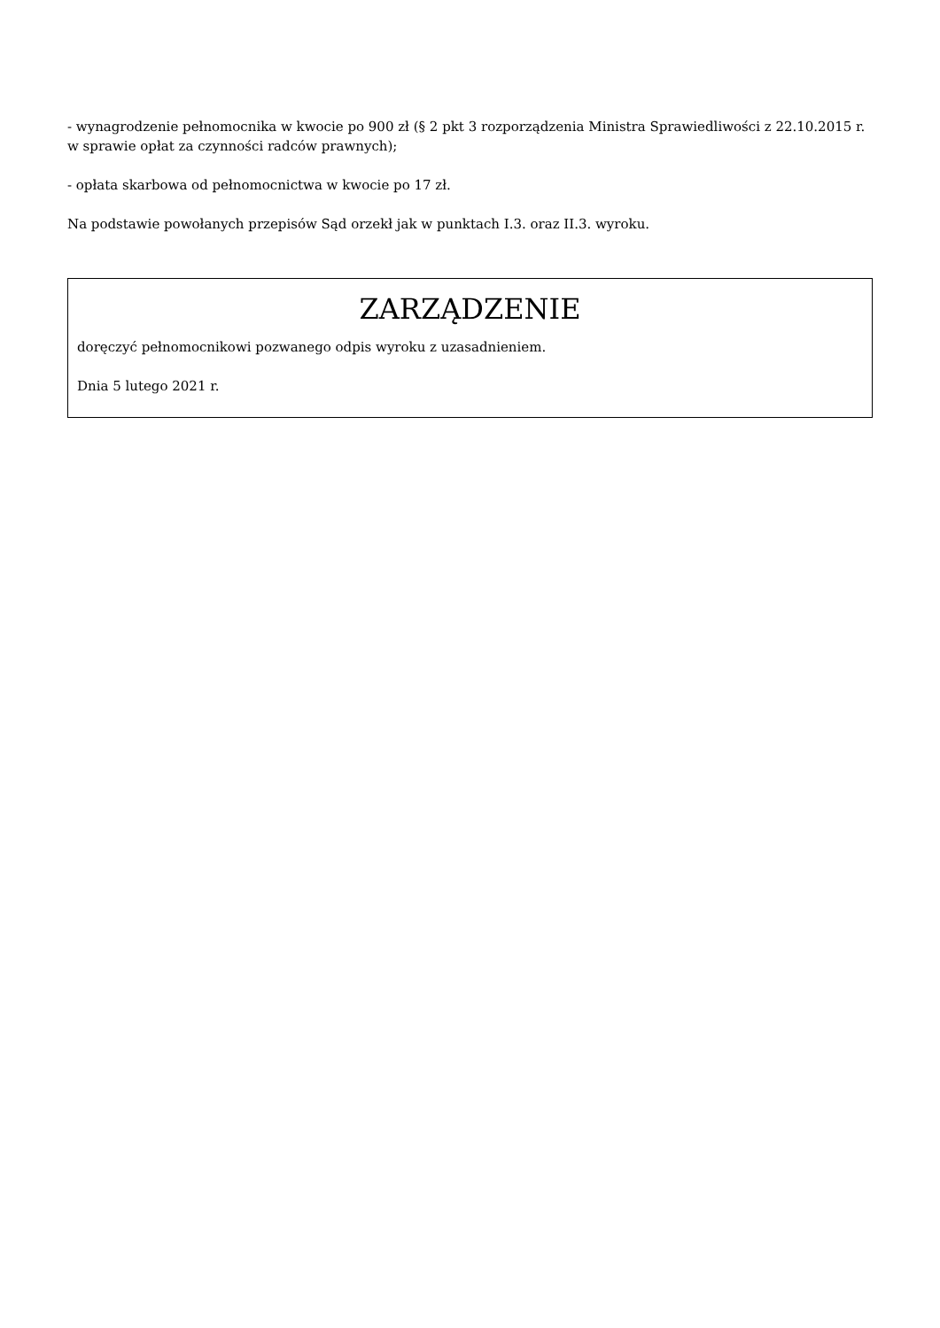- wynagrodzenie pełnomocnika w kwocie po 900 zł (§ 2 pkt 3 rozporządzenia Ministra Sprawiedliwości z 22.10.2015 r. w sprawie opłat za czynności radców prawnych);
- opłata skarbowa od pełnomocnictwa w kwocie po 17 zł.
Na podstawie powołanych przepisów Sąd orzekł jak w punktach I.3. oraz II.3. wyroku.
ZARZĄDZENIE
doręczyć pełnomocnikowi pozwanego odpis wyroku z uzasadnieniem.
Dnia 5 lutego 2021 r.